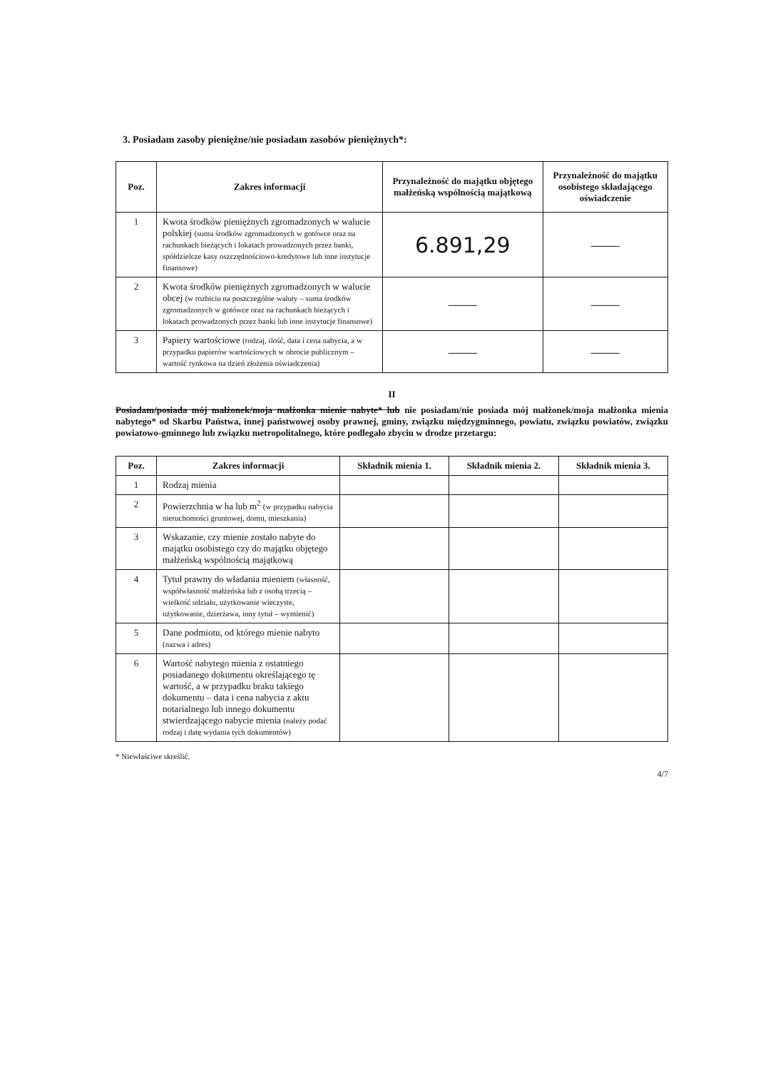3. Posiadam zasoby pieniężne/nie posiadam zasobów pieniężnych*:
| Poz. | Zakres informacji | Przynależność do majątku objętego małżeńską wspólnością majątkową | Przynależność do majątku osobistego składającego oświadczenie |
| --- | --- | --- | --- |
| 1 | Kwota środków pieniężnych zgromadzonych w walucie polskiej (suma środków zgromadzonych w gotówce oraz na rachunkach bieżących i lokatach prowadzonych przez banki, spółdzielcze kasy oszczędnościowo-kredytowe lub inne instytucje finansowe) | 6.891,29 | —— |
| 2 | Kwota środków pieniężnych zgromadzonych w walucie obcej (w rozbiciu na poszczególne waluty – suma środków zgromadzonych w gotówce oraz na rachunkach bieżących i lokatach prowadzonych przez banki lub inne instytucje finansowe) | —— | —— |
| 3 | Papiery wartościowe (rodzaj, ilość, data i cena nabycia, a w przypadku papierów wartościowych w obrocie publicznym – wartość rynkowa na dzień złożenia oświadczenia) | —— | —— |
II
Posiadam/posiada mój małżonek/moja małżonka mienie nabyte* lub nie posiadam/nie posiada mój małżonek/moja małżonka mienia nabytego* od Skarbu Państwa, innej państwowej osoby prawnej, gminy, związku międzygminnego, powiatu, związku powiatów, związku powiatowo-gminnego lub związku metropolitalnego, które podlegało zbyciu w drodze przetargu:
| Poz. | Zakres informacji | Składnik mienia 1. | Składnik mienia 2. | Składnik mienia 3. |
| --- | --- | --- | --- | --- |
| 1 | Rodzaj mienia | | | |
| 2 | Powierzchnia w ha lub m<sup>2</sup> (w przypadku nabycia nieruchomości gruntowej, domu, mieszkania) | | | |
| 3 | Wskazanie, czy mienie zostało nabyte do majątku osobistego czy do majątku objętego małżeńską wspólnością majątkową | | | |
| 4 | Tytuł prawny do władania mieniem (własność, współwłasność małżeńska lub z osobą trzecią – wielkość udziału, użytkowanie wieczyste, użytkowanie, dzierżawa, inny tytuł – wymienić) | | | |
| 5 | Dane podmiotu, od którego mienie nabyto (nazwa i adres) | | | |
| 6 | Wartość nabytego mienia z ostatniego posiadanego dokumentu określającego tę wartość, a w przypadku braku takiego dokumentu – data i cena nabycia z aktu notarialnego lub innego dokumentu stwierdzającego nabycie mienia (należy podać rodzaj i datę wydania tych dokumentów) | | | |
* Niewłaściwe skreślić.
4/7